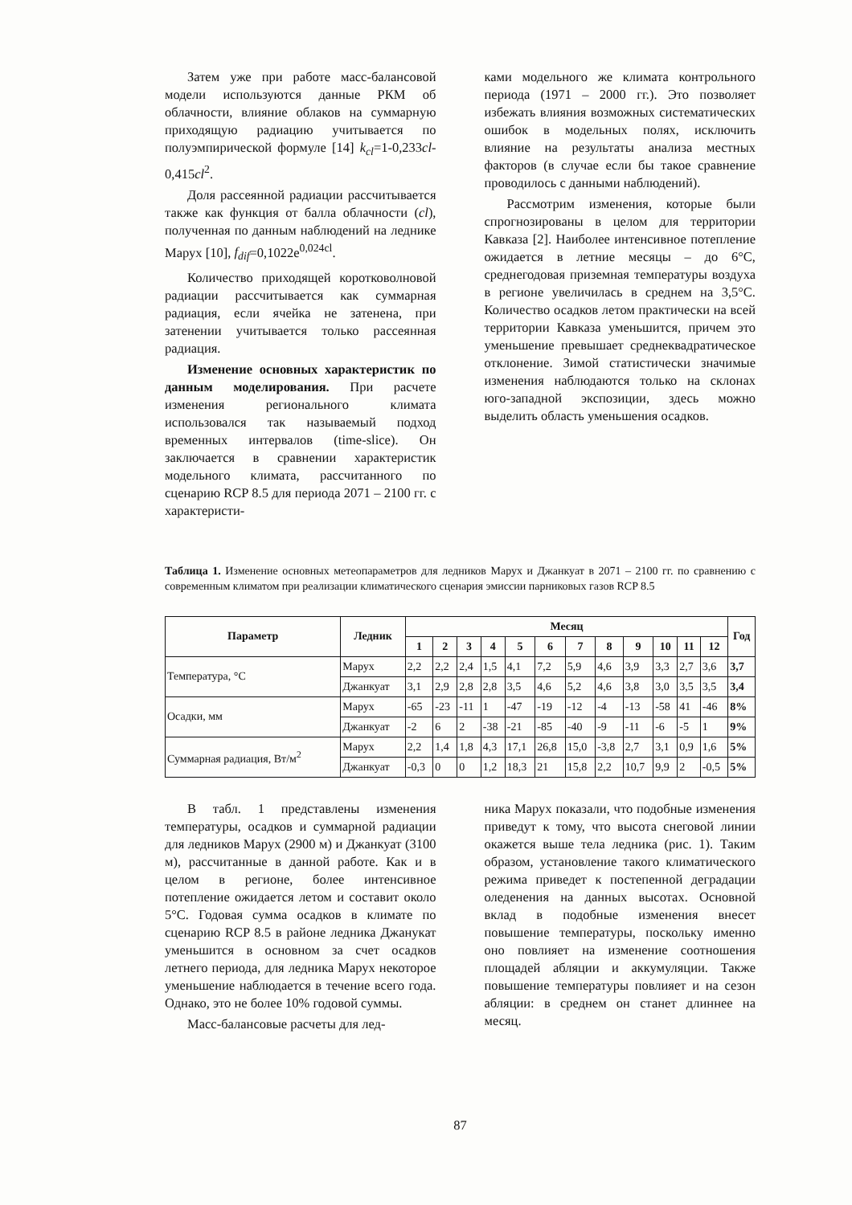Затем уже при работе масс-балансовой модели используются данные РКМ об облачности, влияние облаков на суммарную приходящую радиацию учитывается по полуэмпирической формуле [14] k<sub>cl</sub>=1-0,233cl-0,415cl<sup>2</sup>.
Доля рассеянной радиации рассчитывается также как функция от балла облачности (cl), полученная по данным наблюдений на леднике Марух [10], f<sub>dif</sub>=0,1022e<sup>0,024cl</sup>.
Количество приходящей коротковолновой радиации рассчитывается как суммарная радиация, если ячейка не затенена, при затенении учитывается только рассеянная радиация.
Изменение основных характеристик по данным моделирования. При расчете изменения регионального климата использовался так называемый подход временных интервалов (time-slice). Он заключается в сравнении характеристик модельного климата, рассчитанного по сценарию RCP 8.5 для периода 2071 – 2100 гг. с характеристи-
ками модельного же климата контрольного периода (1971 – 2000 гг.). Это позволяет избежать влияния возможных систематических ошибок в модельных полях, исключить влияние на результаты анализа местных факторов (в случае если бы такое сравнение проводилось с данными наблюдений).
Рассмотрим изменения, которые были спрогнозированы в целом для территории Кавказа [2]. Наиболее интенсивное потепление ожидается в летние месяцы – до 6°С, среднегодовая приземная температуры воздуха в регионе увеличилась в среднем на 3,5°С. Количество осадков летом практически на всей территории Кавказа уменьшится, причем это уменьшение превышает среднеквадратическое отклонение. Зимой статистически значимые изменения наблюдаются только на склонах юго-западной экспозиции, здесь можно выделить область уменьшения осадков.
Таблица 1. Изменение основных метеопараметров для ледников Марух и Джанкуат в 2071 – 2100 гг. по сравнению с современным климатом при реализации климатического сценария эмиссии парниковых газов RCP 8.5
| Параметр | Ледник | Месяц | | | | | | | | | | | | Год |
| --- | --- | --- | --- | --- | --- | --- | --- | --- | --- | --- | --- | --- | --- | --- |
| | | 1 | 2 | 3 | 4 | 5 | 6 | 7 | 8 | 9 | 10 | 11 | 12 | |
| Температура, °С | Марух | 2,2 | 2,2 | 2,4 | 1,5 | 4,1 | 7,2 | 5,9 | 4,6 | 3,9 | 3,3 | 2,7 | 3,6 | 3,7 |
| | Джанкуат | 3,1 | 2,9 | 2,8 | 2,8 | 3,5 | 4,6 | 5,2 | 4,6 | 3,8 | 3,0 | 3,5 | 3,5 | 3,4 |
| Осадки, мм | Марух | -65 | -23 | -11 | 1 | -47 | -19 | -12 | -4 | -13 | -58 | 41 | -46 | 8% |
| | Джанкуат | -2 | 6 | 2 | -38 | -21 | -85 | -40 | -9 | -11 | -6 | -5 | 1 | 9% |
| Суммарная радиация, Вт/м<sup>2</sup> | Марух | 2,2 | 1,4 | 1,8 | 4,3 | 17,1 | 26,8 | 15,0 | -3,8 | 2,7 | 3,1 | 0,9 | 1,6 | 5% |
| | Джанкуат | -0,3 | 0 | 0 | 1,2 | 18,3 | 21 | 15,8 | 2,2 | 10,7 | 9,9 | 2 | -0,5 | 5% |
В табл. 1 представлены изменения температуры, осадков и суммарной радиации для ледников Марух (2900 м) и Джанкуат (3100 м), рассчитанные в данной работе. Как и в целом в регионе, более интенсивное потепление ожидается летом и составит около 5°С. Годовая сумма осадков в климате по сценарию RCP 8.5 в районе ледника Джанукат уменьшится в основном за счет осадков летнего периода, для ледника Марух некоторое уменьшение наблюдается в течение всего года. Однако, это не более 10% годовой суммы.
Масс-балансовые расчеты для лед-
ника Марух показали, что подобные изменения приведут к тому, что высота снеговой линии окажется выше тела ледника (рис. 1). Таким образом, установление такого климатического режима приведет к постепенной деградации оледенения на данных высотах. Основной вклад в подобные изменения внесет повышение температуры, поскольку именно оно повлияет на изменение соотношения площадей абляции и аккумуляции. Также повышение температуры повлияет и на сезон абляции: в среднем он станет длиннее на месяц.
87